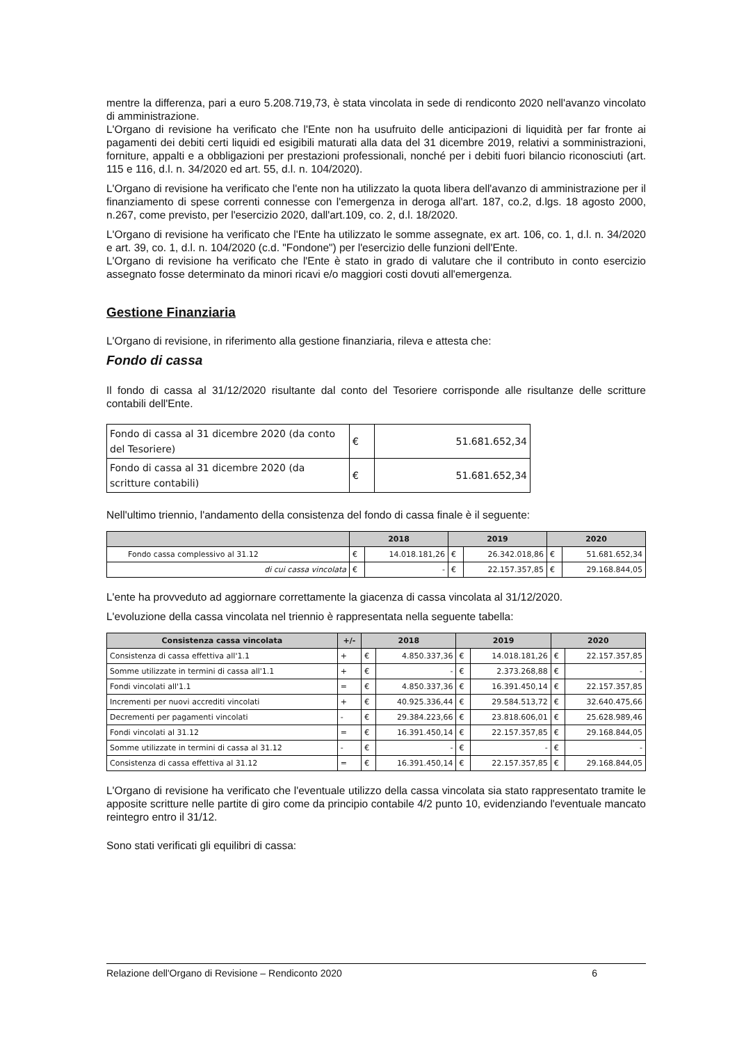mentre la differenza, pari a euro 5.208.719,73, è stata vincolata in sede di rendiconto 2020 nell'avanzo vincolato di amministrazione.
L'Organo di revisione ha verificato che l'Ente non ha usufruito delle anticipazioni di liquidità per far fronte ai pagamenti dei debiti certi liquidi ed esigibili maturati alla data del 31 dicembre 2019, relativi a somministrazioni, forniture, appalti e a obbligazioni per prestazioni professionali, nonché per i debiti fuori bilancio riconosciuti (art. 115 e 116, d.l. n. 34/2020 ed art. 55, d.l. n. 104/2020).
L'Organo di revisione ha verificato che l'ente non ha utilizzato la quota libera dell'avanzo di amministrazione per il finanziamento di spese correnti connesse con l'emergenza in deroga all'art. 187, co.2, d.lgs. 18 agosto 2000, n.267, come previsto, per l'esercizio 2020, dall'art.109, co. 2, d.l. 18/2020.
L'Organo di revisione ha verificato che l'Ente ha utilizzato le somme assegnate, ex art. 106, co. 1, d.l. n. 34/2020 e art. 39, co. 1, d.l. n. 104/2020 (c.d. "Fondone") per l'esercizio delle funzioni dell'Ente.
L'Organo di revisione ha verificato che l'Ente è stato in grado di valutare che il contributo in conto esercizio assegnato fosse determinato da minori ricavi e/o maggiori costi dovuti all'emergenza.
Gestione Finanziaria
L'Organo di revisione, in riferimento alla gestione finanziaria, rileva e attesta che:
Fondo di cassa
Il fondo di cassa al 31/12/2020 risultante dal conto del Tesoriere corrisponde alle risultanze delle scritture contabili dell'Ente.
| Fondo di cassa al 31 dicembre 2020 (da conto del Tesoriere) | € | 51.681.652,34 |
| Fondo di cassa al 31 dicembre 2020 (da scritture contabili) | € | 51.681.652,34 |
Nell'ultimo triennio, l'andamento della consistenza del fondo di cassa finale è il seguente:
| | 2018 | | 2019 | | 2020 | |
| --- | --- | --- | --- | --- | --- | --- |
| Fondo cassa complessivo al 31.12 | € | 14.018.181,26 | € | 26.342.018,86 | € | 51.681.652,34 |
| di cui cassa vincolata | € | - | € | 22.157.357,85 | € | 29.168.844,05 |
L'ente ha provveduto ad aggiornare correttamente la giacenza di cassa vincolata al 31/12/2020.
L'evoluzione della cassa vincolata nel triennio è rappresentata nella seguente tabella:
| Consistenza cassa vincolata | +/- | 2018 | | 2019 | | 2020 | |
| --- | --- | --- | --- | --- | --- | --- | --- |
| Consistenza di cassa effettiva all'1.1 | + | € | 4.850.337,36 | € | 14.018.181,26 | € | 22.157.357,85 |
| Somme utilizzate in termini di cassa all'1.1 | + | € | - | € | 2.373.268,88 | € | - |
| Fondi vincolati all'1.1 | = | € | 4.850.337,36 | € | 16.391.450,14 | € | 22.157.357,85 |
| Incrementi per nuovi accrediti vincolati | + | € | 40.925.336,44 | € | 29.584.513,72 | € | 32.640.475,66 |
| Decrementi per pagamenti vincolati | - | € | 29.384.223,66 | € | 23.818.606,01 | € | 25.628.989,46 |
| Fondi vincolati al 31.12 | = | € | 16.391.450,14 | € | 22.157.357,85 | € | 29.168.844,05 |
| Somme utilizzate in termini di cassa al 31.12 | - | € | - | € | - | € | - |
| Consistenza di cassa effettiva al 31.12 | = | € | 16.391.450,14 | € | 22.157.357,85 | € | 29.168.844,05 |
L'Organo di revisione ha verificato che l'eventuale utilizzo della cassa vincolata sia stato rappresentato tramite le apposite scritture nelle partite di giro come da principio contabile 4/2 punto 10, evidenziando l'eventuale mancato reintegro entro il 31/12.
Sono stati verificati gli equilibri di cassa:
Relazione dell'Organo di Revisione – Rendiconto 2020 6